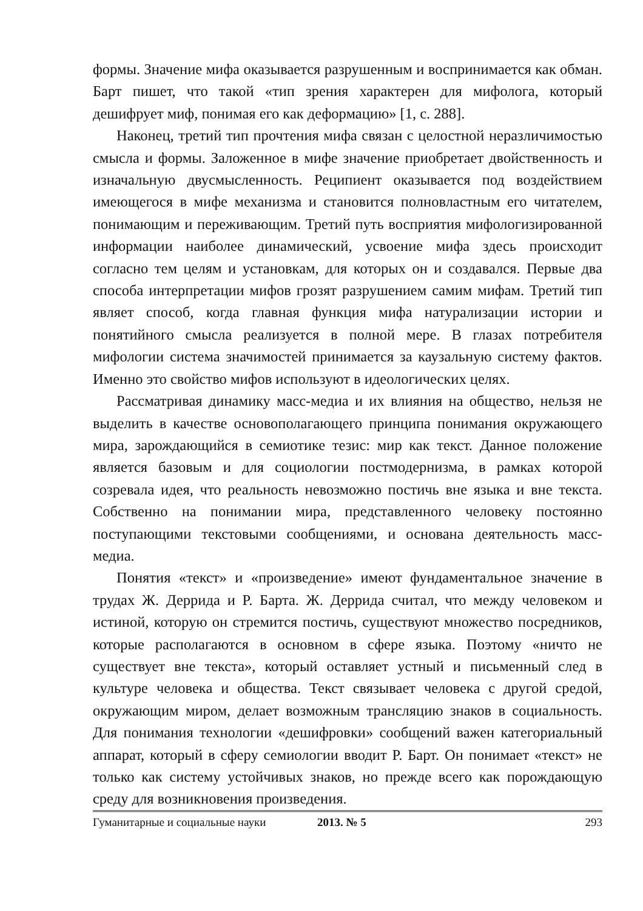формы. Значение мифа оказывается разрушенным и воспринимается как обман. Барт пишет, что такой «тип зрения характерен для мифолога, который дешифрует миф, понимая его как деформацию» [1, с. 288].
Наконец, третий тип прочтения мифа связан с целостной неразличимостью смысла и формы. Заложенное в мифе значение приобретает двойственность и изначальную двусмысленность. Реципиент оказывается под воздействием имеющегося в мифе механизма и становится полновластным его читателем, понимающим и переживающим. Третий путь восприятия мифологизированной информации наиболее динамический, усвоение мифа здесь происходит согласно тем целям и установкам, для которых он и создавался. Первые два способа интерпретации мифов грозят разрушением самим мифам. Третий тип являет способ, когда главная функция мифа натурализации истории и понятийного смысла реализуется в полной мере. В глазах потребителя мифологии система значимостей принимается за каузальную систему фактов. Именно это свойство мифов используют в идеологических целях.
Рассматривая динамику масс-медиа и их влияния на общество, нельзя не выделить в качестве основополагающего принципа понимания окружающего мира, зарождающийся в семиотике тезис: мир как текст. Данное положение является базовым и для социологии постмодернизма, в рамках которой созревала идея, что реальность невозможно постичь вне языка и вне текста. Собственно на понимании мира, представленного человеку постоянно поступающими текстовыми сообщениями, и основана деятельность масс-медиа.
Понятия «текст» и «произведение» имеют фундаментальное значение в трудах Ж. Деррида и Р. Барта. Ж. Деррида считал, что между человеком и истиной, которую он стремится постичь, существуют множество посредников, которые располагаются в основном в сфере языка. Поэтому «ничто не существует вне текста», который оставляет устный и письменный след в культуре человека и общества. Текст связывает человека с другой средой, окружающим миром, делает возможным трансляцию знаков в социальность. Для понимания технологии «дешифровки» сообщений важен категориальный аппарат, который в сферу семиологии вводит Р. Барт. Он понимает «текст» не только как систему устойчивых знаков, но прежде всего как порождающую среду для возникновения произведения.
Гуманитарные и социальные науки 2013. № 5 293